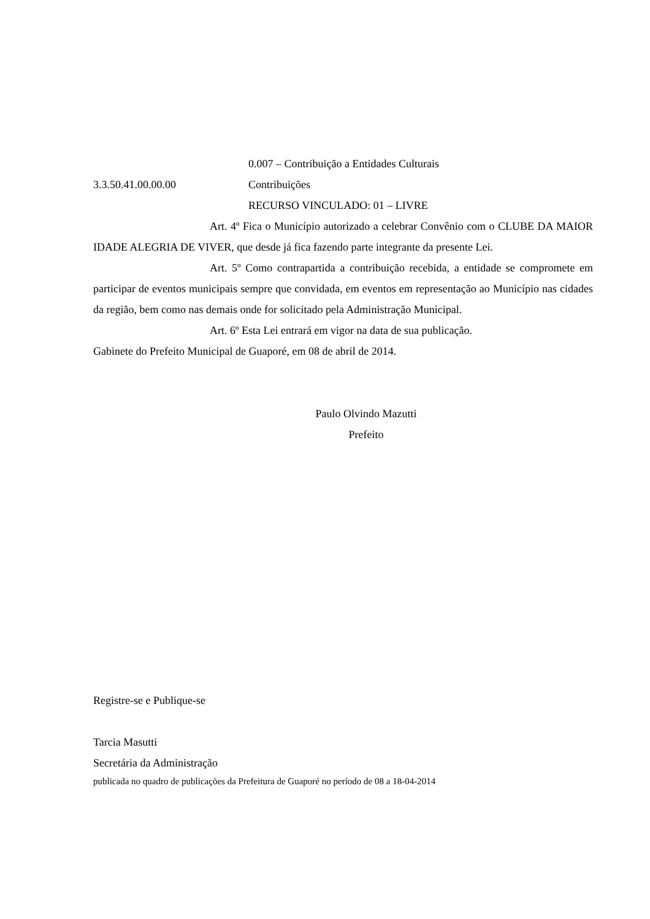0.007 – Contribuição a Entidades Culturais
3.3.50.41.00.00.00 Contribuições
RECURSO VINCULADO: 01 – LIVRE
Art. 4º Fica o Município autorizado a celebrar Convênio com o CLUBE DA MAIOR IDADE ALEGRIA DE VIVER, que desde já fica fazendo parte integrante da presente Lei.
Art. 5º Como contrapartida a contribuição recebida, a entidade se compromete em participar de eventos municipais sempre que convidada, em eventos em representação ao Município nas cidades da região, bem como nas demais onde for solicitado pela Administração Municipal.
Art. 6º Esta Lei entrará em vigor na data de sua publicação.
Gabinete do Prefeito Municipal de Guaporé, em 08 de abril de 2014.
Paulo Olvindo Mazutti
Prefeito
Registre-se e Publique-se
Tarcia Masutti
Secretária da Administração
publicada no quadro de publicações da Prefeitura de Guaporé no período de 08 a 18-04-2014